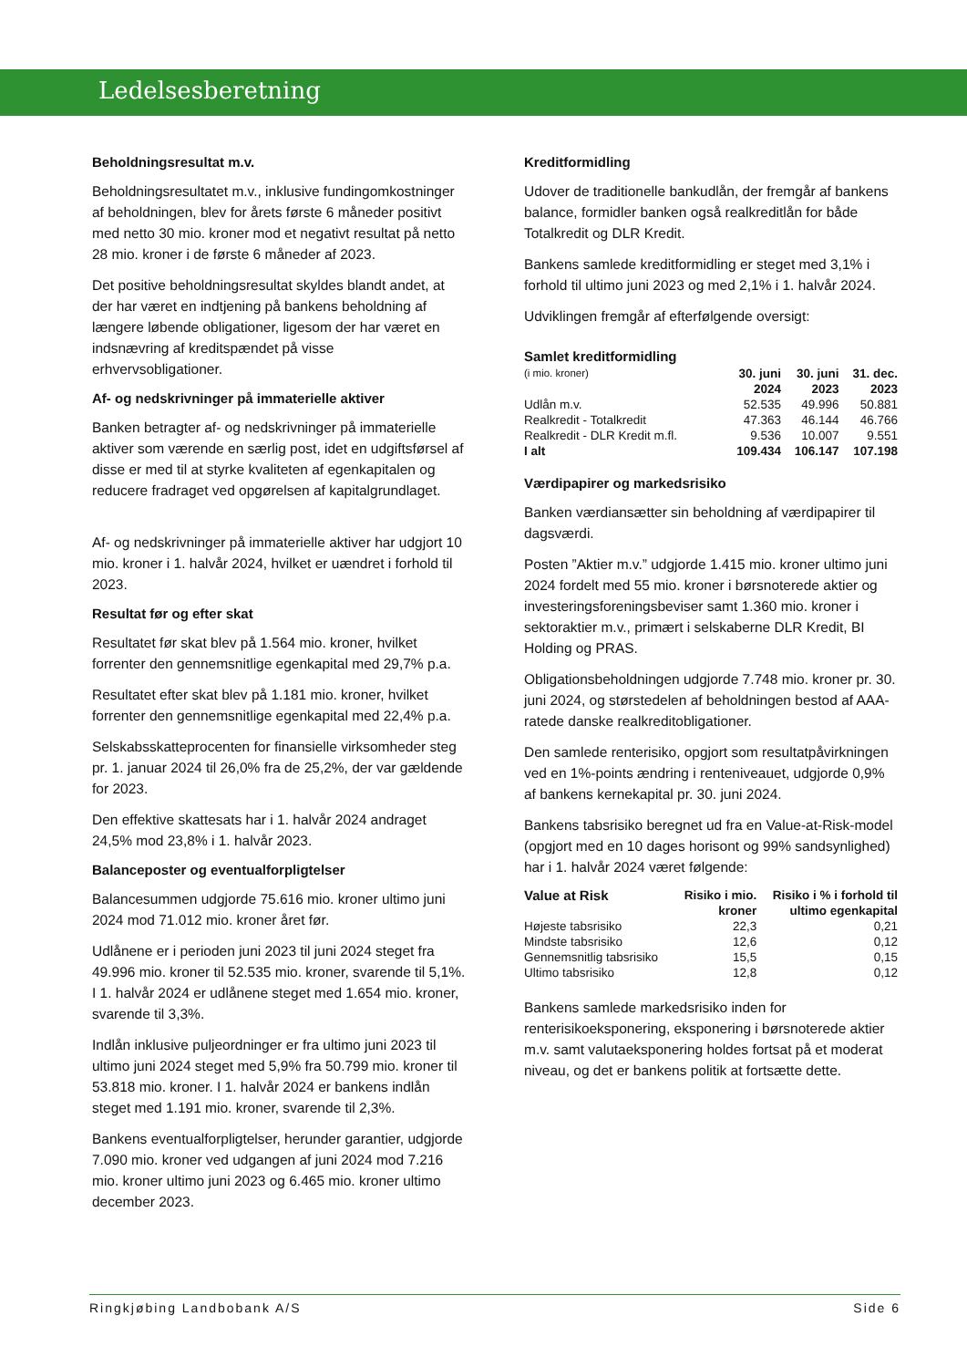Ledelsesberetning
Beholdningsresultat m.v.
Beholdningsresultatet m.v., inklusive fundingomkostninger af beholdningen, blev for årets første 6 måneder positivt med netto 30 mio. kroner mod et negativt resultat på netto 28 mio. kroner i de første 6 måneder af 2023.
Det positive beholdningsresultat skyldes blandt andet, at der har været en indtjening på bankens beholdning af længere løbende obligationer, ligesom der har været en indsnævring af kreditspændet på visse erhvervsobligationer.
Af- og nedskrivninger på immaterielle aktiver
Banken betragter af- og nedskrivninger på immaterielle aktiver som værende en særlig post, idet en udgiftsførsel af disse er med til at styrke kvaliteten af egenkapitalen og reducere fradraget ved opgørelsen af kapitalgrundlaget.
Af- og nedskrivninger på immaterielle aktiver har udgjort 10 mio. kroner i 1. halvår 2024, hvilket er uændret i forhold til 2023.
Resultat før og efter skat
Resultatet før skat blev på 1.564 mio. kroner, hvilket forrenter den gennemsnitlige egenkapital med 29,7% p.a.
Resultatet efter skat blev på 1.181 mio. kroner, hvilket forrenter den gennemsnitlige egenkapital med 22,4% p.a.
Selskabsskatteprocenten for finansielle virksomheder steg pr. 1. januar 2024 til 26,0% fra de 25,2%, der var gældende for 2023.
Den effektive skattesats har i 1. halvår 2024 andraget 24,5% mod 23,8% i 1. halvår 2023.
Balanceposter og eventualforpligtelser
Balancesummen udgjorde 75.616 mio. kroner ultimo juni 2024 mod 71.012 mio. kroner året før.
Udlånene er i perioden juni 2023 til juni 2024 steget fra 49.996 mio. kroner til 52.535 mio. kroner, svarende til 5,1%. I 1. halvår 2024 er udlånene steget med 1.654 mio. kroner, svarende til 3,3%.
Indlån inklusive puljeordninger er fra ultimo juni 2023 til ultimo juni 2024 steget med 5,9% fra 50.799 mio. kroner til 53.818 mio. kroner. I 1. halvår 2024 er bankens indlån steget med 1.191 mio. kroner, svarende til 2,3%.
Bankens eventualforpligtelser, herunder garantier, udgjorde 7.090 mio. kroner ved udgangen af juni 2024 mod 7.216 mio. kroner ultimo juni 2023 og 6.465 mio. kroner ultimo december 2023.
Kreditformidling
Udover de traditionelle bankudlån, der fremgår af bankens balance, formidler banken også realkreditlån for både Totalkredit og DLR Kredit.
Bankens samlede kreditformidling er steget med 3,1% i forhold til ultimo juni 2023 og med 2,1% i 1. halvår 2024.
Udviklingen fremgår af efterfølgende oversigt:
Samlet kreditformidling
| (i mio. kroner) | 30. juni 2024 | 30. juni 2023 | 31. dec. 2023 |
| Udlån m.v. | 52.535 | 49.996 | 50.881 |
| Realkredit - Totalkredit | 47.363 | 46.144 | 46.766 |
| Realkredit - DLR Kredit m.fl. | 9.536 | 10.007 | 9.551 |
| I alt | 109.434 | 106.147 | 107.198 |
Værdipapirer og markedsrisiko
Banken værdiansætter sin beholdning af værdipapirer til dagsværdi.
Posten ”Aktier m.v.” udgjorde 1.415 mio. kroner ultimo juni 2024 fordelt med 55 mio. kroner i børsnoterede aktier og investeringsforeningsbeviser samt 1.360 mio. kroner i sektoraktier m.v., primært i selskaberne DLR Kredit, BI Holding og PRAS.
Obligationsbeholdningen udgjorde 7.748 mio. kroner pr. 30. juni 2024, og størstedelen af beholdningen bestod af AAA-ratede danske realkreditobligationer.
Den samlede renterisiko, opgjort som resultatpåvirkningen ved en 1%-points ændring i renteniveauet, udgjorde 0,9% af bankens kernekapital pr. 30. juni 2024.
Bankens tabsrisiko beregnet ud fra en Value-at-Risk-model (opgjort med en 10 dages horisont og 99% sandsynlighed) har i 1. halvår 2024 været følgende:
| Value at Risk | Risiko i mio. kroner | Risiko i % i forhold til ultimo egenkapital |
| --- | --- | --- |
| Højeste tabsrisiko | 22,3 | 0,21 |
| Mindste tabsrisiko | 12,6 | 0,12 |
| Gennemsnitlig tabsrisiko | 15,5 | 0,15 |
| Ultimo tabsrisiko | 12,8 | 0,12 |
Bankens samlede markedsrisiko inden for renterisikoeksponering, eksponering i børsnoterede aktier m.v. samt valutaeksponering holdes fortsat på et moderat niveau, og det er bankens politik at fortsætte dette.
Ringkjøbing Landbobank A/S Side 6